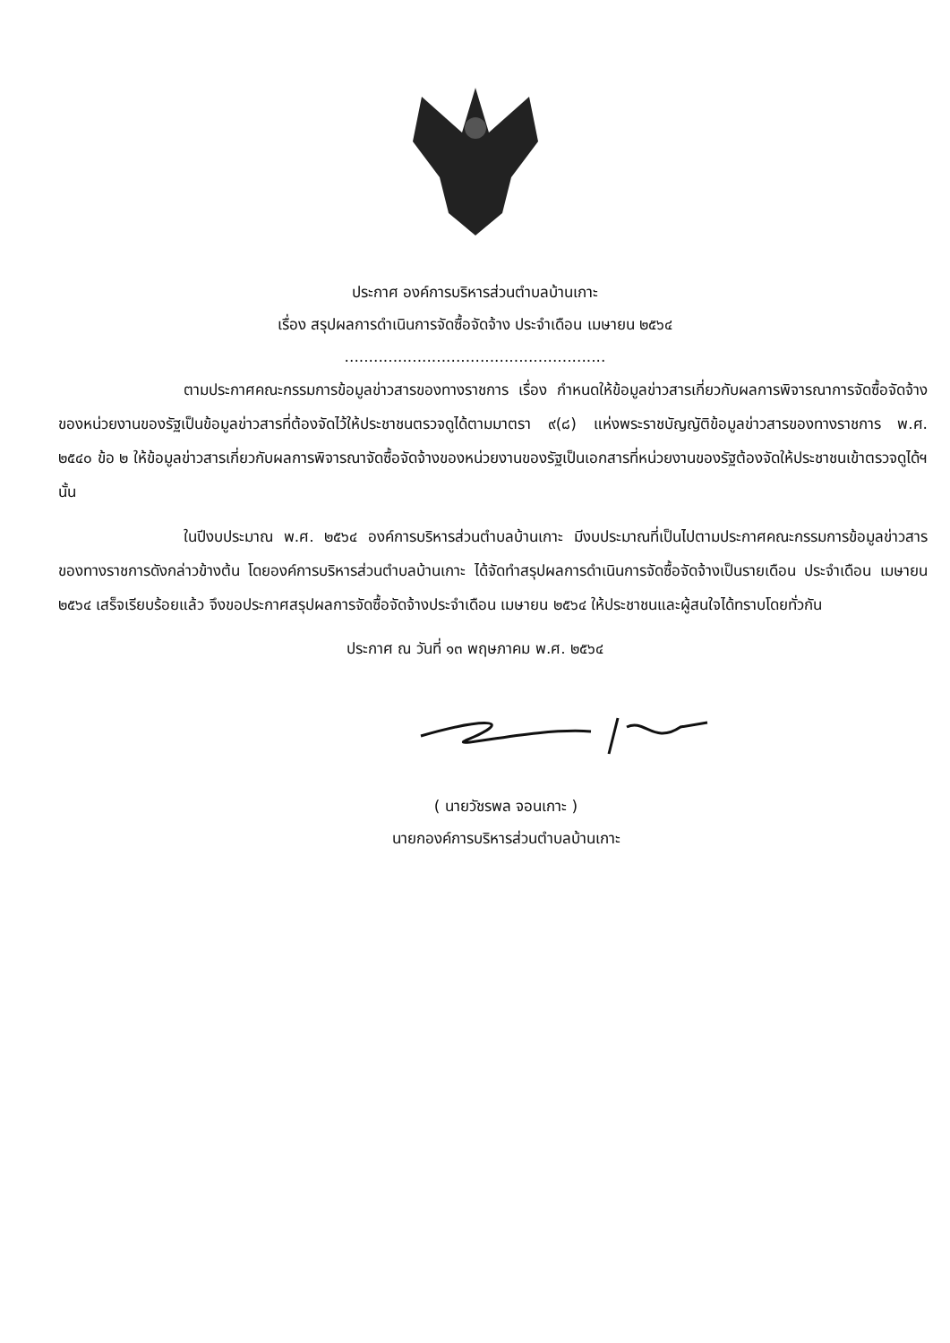ประกาศ องค์การบริหารส่วนตำบลบ้านเกาะ
เรื่อง สรุปผลการดำเนินการจัดซื้อจัดจ้าง ประจำเดือน เมษายน ๒๕๖๔
......................................................
ตามประกาศคณะกรรมการข้อมูลข่าวสารของทางราชการ เรื่อง กำหนดให้ข้อมูลข่าวสารเกี่ยวกับผลการพิจารณาการจัดซื้อจัดจ้างของหน่วยงานของรัฐเป็นข้อมูลข่าวสารที่ต้องจัดไว้ให้ประชาชนตรวจดูได้ตามมาตรา ๙(๘) แห่งพระราชบัญญัติข้อมูลข่าวสารของทางราชการ พ.ศ. ๒๕๔๐ ข้อ ๒ ให้ข้อมูลข่าวสารเกี่ยวกับผลการพิจารณาจัดซื้อจัดจ้างของหน่วยงานของรัฐเป็นเอกสารที่หน่วยงานของรัฐต้องจัดให้ประชาชนเข้าตรวจดูได้ฯ นั้น
ในปีงบประมาณ พ.ศ. ๒๕๖๔ องค์การบริหารส่วนตำบลบ้านเกาะ มีงบประมาณที่เป็นไปตามประกาศคณะกรรมการข้อมูลข่าวสารของทางราชการดังกล่าวข้างต้น โดยองค์การบริหารส่วนตำบลบ้านเกาะ ได้จัดทำสรุปผลการดำเนินการจัดซื้อจัดจ้างเป็นรายเดือน ประจำเดือน เมษายน ๒๕๖๔ เสร็จเรียบร้อยแล้ว จึงขอประกาศสรุปผลการจัดซื้อจัดจ้างประจำเดือน เมษายน ๒๕๖๔ ให้ประชาชนและผู้สนใจได้ทราบโดยทั่วกัน
ประกาศ ณ วันที่ ๑๓ พฤษภาคม พ.ศ. ๒๕๖๔
( นายวัชรพล จอนเกาะ )
นายกองค์การบริหารส่วนตำบลบ้านเกาะ